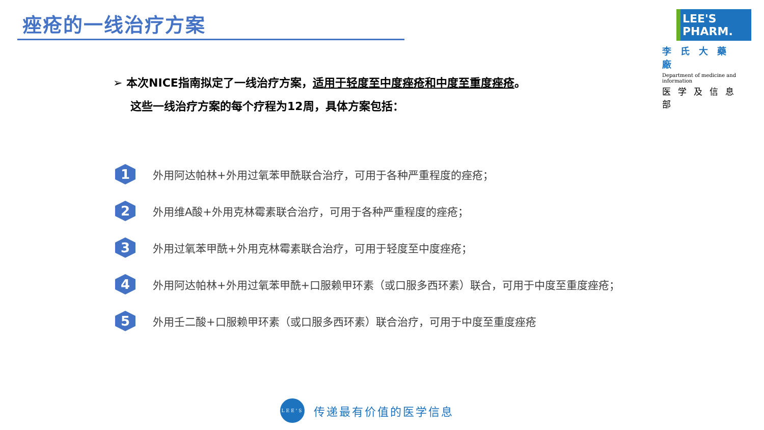痤疮的一线治疗方案
LEE'S PHARM.
李氏大藥廠
Department of medicine and information
医学及信息部
➢ 本次NICE指南拟定了一线治疗方案，适用于轻度至中度痤疮和中度至重度痤疮。
这些一线治疗方案的每个疗程为12周，具体方案包括：
1
外用阿达帕林+外用过氧苯甲酰联合治疗，可用于各种严重程度的痤疮；
2
外用维A酸+外用克林霉素联合治疗，可用于各种严重程度的痤疮；
3
外用过氧苯甲酰+外用克林霉素联合治疗，可用于轻度至中度痤疮；
4
外用阿达帕林+外用过氧苯甲酰+口服赖甲环素（或口服多西环素）联合，可用于中度至重度痤疮；
5
外用壬二酸+口服赖甲环素（或口服多西环素）联合治疗，可用于中度至重度痤疮
LEE'S
传递最有价值的医学信息